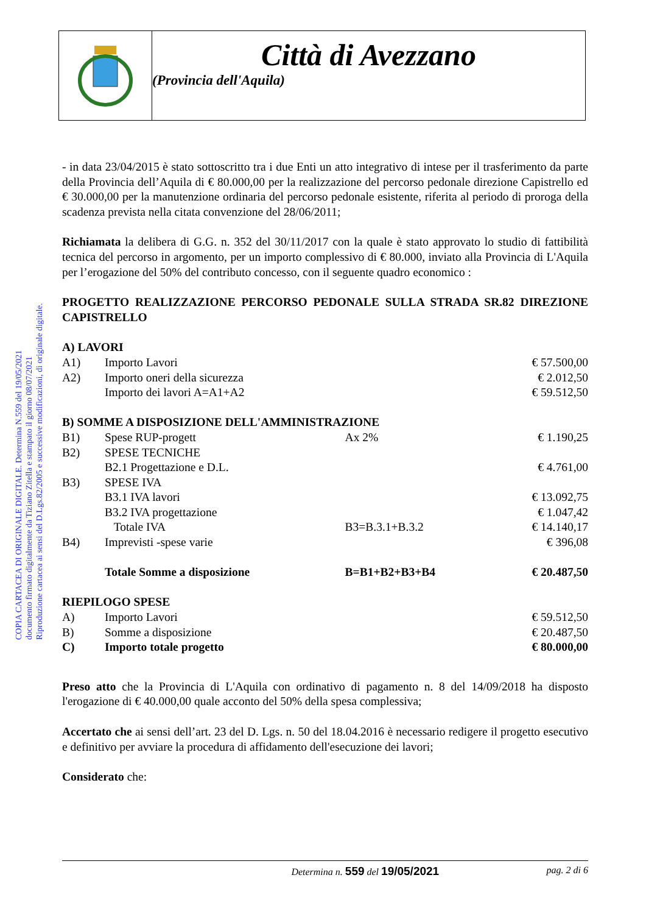Città di Avezzano
(Provincia dell'Aquila)
COPIA CARTACEA DI ORIGINALE DIGITALE. Determina N.559 del 19/05/2021
documento firmato digitalmente da Tiziano Zitella e stampato il giorno 08/07/2021
Riproduzione cartacea ai sensi del D.Lgs.82/2005 e successive modificazioni, di originale digitale.
- in data 23/04/2015 è stato sottoscritto tra i due Enti un atto integrativo di intese per il trasferimento da parte della Provincia dell’Aquila di € 80.000,00 per la realizzazione del percorso pedonale direzione Capistrello ed € 30.000,00 per la manutenzione ordinaria del percorso pedonale esistente, riferita al periodo di proroga della scadenza prevista nella citata convenzione del 28/06/2011;
Richiamata la delibera di G.G. n. 352 del 30/11/2017 con la quale è stato approvato lo studio di fattibilità tecnica del percorso in argomento, per un importo complessivo di € 80.000, inviato alla Provincia di L'Aquila per l’erogazione del 50% del contributo concesso, con il seguente quadro economico :
PROGETTO REALIZZAZIONE PERCORSO PEDONALE SULLA STRADA SR.82 DIREZIONE CAPISTRELLO
| A) LAVORI | | | |
| A1) | Importo Lavori | | € 57.500,00 |
| A2) | Importo oneri della sicurezza | | € 2.012,50 |
| | Importo dei lavori A=A1+A2 | | € 59.512,50 |
| B) SOMME A DISPOSIZIONE DELL'AMMINISTRAZIONE | | | |
| B1) | Spese RUP-progett | Ax 2% | € 1.190,25 |
| B2) | SPESE TECNICHE | | |
| | B2.1 Progettazione e D.L. | | € 4.761,00 |
| B3) | SPESE IVA | | |
| | B3.1 IVA lavori | | € 13.092,75 |
| | B3.2 IVA progettazione | | € 1.047,42 |
| | Totale IVA | B3=B.3.1+B.3.2 | € 14.140,17 |
| B4) | Imprevisti -spese varie | | € 396,08 |
| | Totale Somme a disposizione | B=B1+B2+B3+B4 | € 20.487,50 |
| RIEPILOGO SPESE | | | |
| A) | Importo Lavori | | € 59.512,50 |
| B) | Somme a disposizione | | € 20.487,50 |
| C) | Importo totale progetto | | € 80.000,00 |
Preso atto che la Provincia di L'Aquila con ordinativo di pagamento n. 8 del 14/09/2018 ha disposto l'erogazione di € 40.000,00 quale acconto del 50% della spesa complessiva;
Accertato che ai sensi dell’art. 23 del D. Lgs. n. 50 del 18.04.2016 è necessario redigere il progetto esecutivo e definitivo per avviare la procedura di affidamento dell'esecuzione dei lavori;
Considerato che:
Determina n. 559 del 19/05/2021 pag. 2 di 6